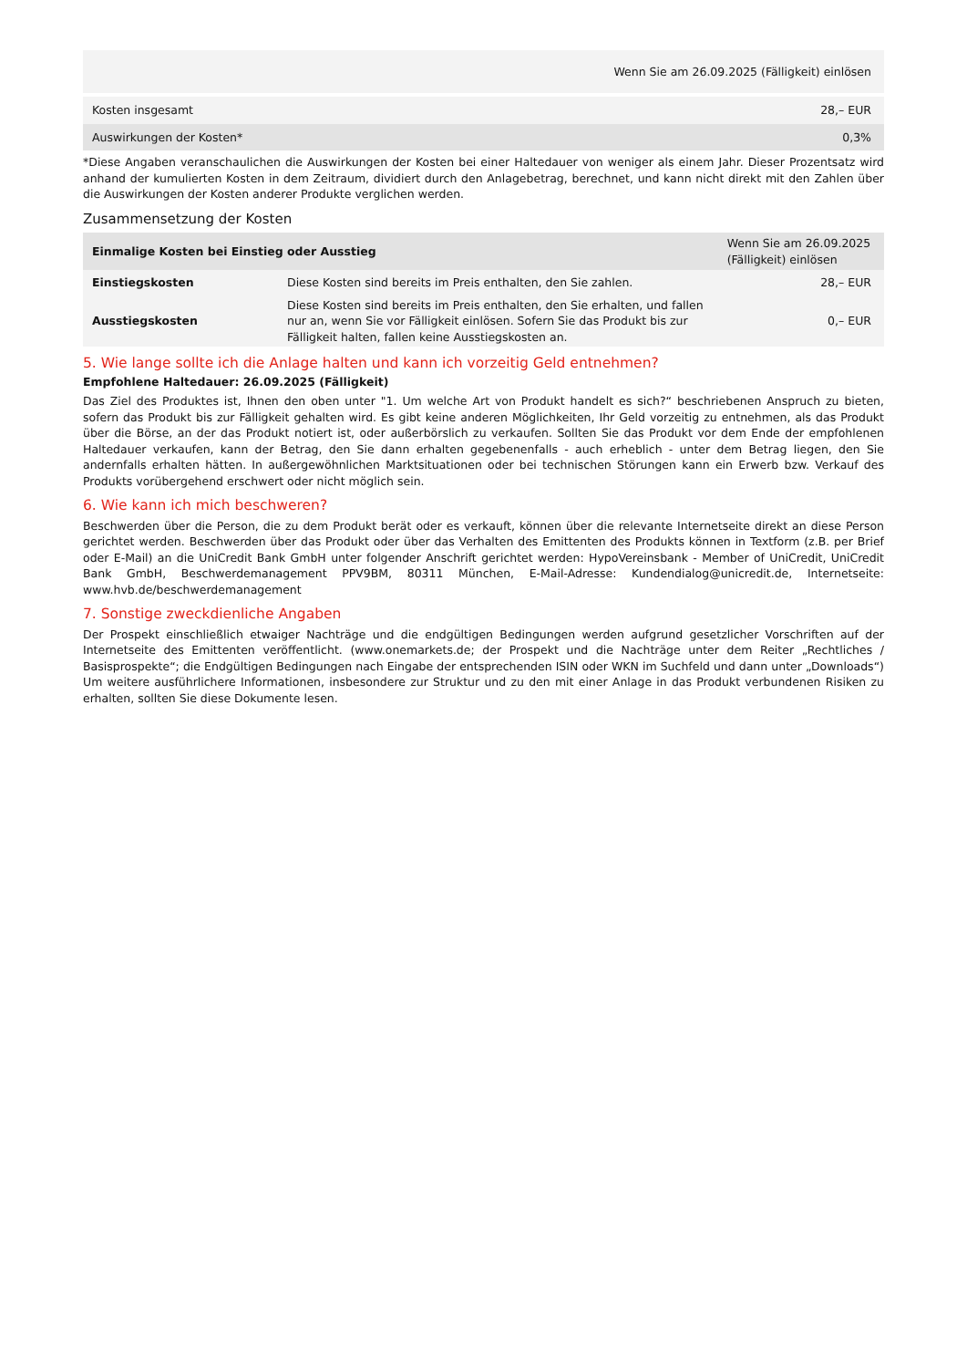| Wenn Sie am 26.09.2025 (Fälligkeit) einlösen | |
| --- | --- |
| Kosten insgesamt | 28,– EUR |
| Auswirkungen der Kosten* | 0,3% |
*Diese Angaben veranschaulichen die Auswirkungen der Kosten bei einer Haltedauer von weniger als einem Jahr. Dieser Prozentsatz wird anhand der kumulierten Kosten in dem Zeitraum, dividiert durch den Anlagebetrag, berechnet, und kann nicht direkt mit den Zahlen über die Auswirkungen der Kosten anderer Produkte verglichen werden.
Zusammensetzung der Kosten
| Einmalige Kosten bei Einstieg oder Ausstieg | | Wenn Sie am 26.09.2025 (Fälligkeit) einlösen |
| --- | --- | --- |
| Einstiegskosten | Diese Kosten sind bereits im Preis enthalten, den Sie zahlen. | 28,– EUR |
| Ausstiegskosten | Diese Kosten sind bereits im Preis enthalten, den Sie erhalten, und fallen nur an, wenn Sie vor Fälligkeit einlösen. Sofern Sie das Produkt bis zur Fälligkeit halten, fallen keine Ausstiegskosten an. | 0,– EUR |
5. Wie lange sollte ich die Anlage halten und kann ich vorzeitig Geld entnehmen?
Empfohlene Haltedauer: 26.09.2025 (Fälligkeit)
Das Ziel des Produktes ist, Ihnen den oben unter "1. Um welche Art von Produkt handelt es sich?“ beschriebenen Anspruch zu bieten, sofern das Produkt bis zur Fälligkeit gehalten wird. Es gibt keine anderen Möglichkeiten, Ihr Geld vorzeitig zu entnehmen, als das Produkt über die Börse, an der das Produkt notiert ist, oder außerbörslich zu verkaufen. Sollten Sie das Produkt vor dem Ende der empfohlenen Haltedauer verkaufen, kann der Betrag, den Sie dann erhalten gegebenenfalls - auch erheblich - unter dem Betrag liegen, den Sie andernfalls erhalten hätten. In außergewöhnlichen Marktsituationen oder bei technischen Störungen kann ein Erwerb bzw. Verkauf des Produkts vorübergehend erschwert oder nicht möglich sein.
6. Wie kann ich mich beschweren?
Beschwerden über die Person, die zu dem Produkt berät oder es verkauft, können über die relevante Internetseite direkt an diese Person gerichtet werden. Beschwerden über das Produkt oder über das Verhalten des Emittenten des Produkts können in Textform (z.B. per Brief oder E-Mail) an die UniCredit Bank GmbH unter folgender Anschrift gerichtet werden: HypoVereinsbank - Member of UniCredit, UniCredit Bank GmbH, Beschwerdemanagement PPV9BM, 80311 München, E-Mail-Adresse: Kundendialog@unicredit.de, Internetseite: www.hvb.de/beschwerdemanagement
7. Sonstige zweckdienliche Angaben
Der Prospekt einschließlich etwaiger Nachträge und die endgültigen Bedingungen werden aufgrund gesetzlicher Vorschriften auf der Internetseite des Emittenten veröffentlicht. (www.onemarkets.de; der Prospekt und die Nachträge unter dem Reiter „Rechtliches / Basisprospekte“; die Endgültigen Bedingungen nach Eingabe der entsprechenden ISIN oder WKN im Suchfeld und dann unter „Downloads“) Um weitere ausführlichere Informationen, insbesondere zur Struktur und zu den mit einer Anlage in das Produkt verbundenen Risiken zu erhalten, sollten Sie diese Dokumente lesen.